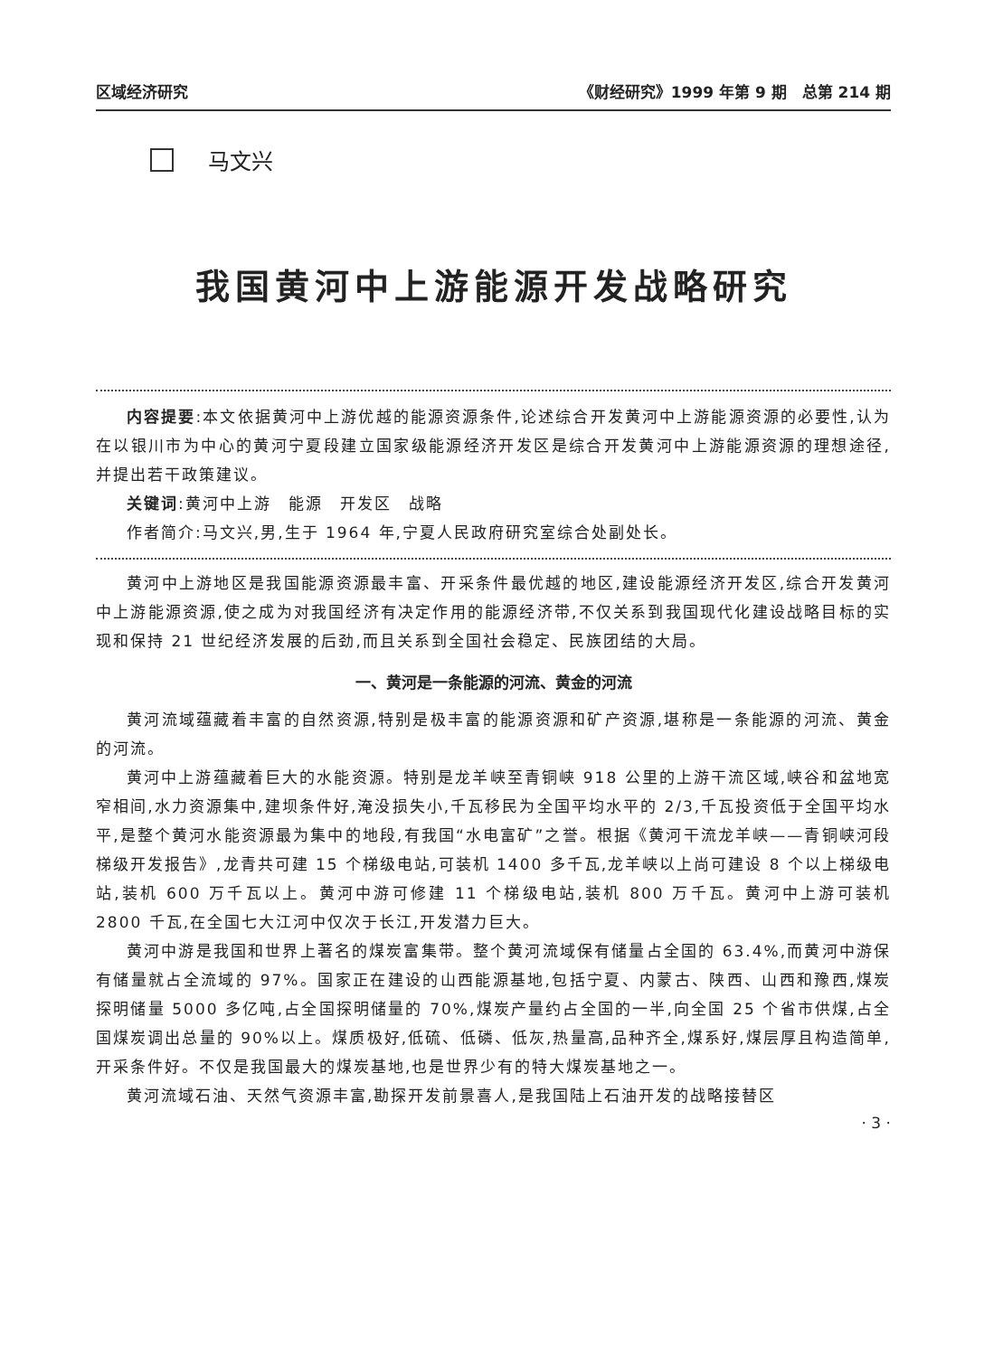区域经济研究 《财经研究》1999 年第 9 期　总第 214 期
马文兴
我国黄河中上游能源开发战略研究
内容提要:本文依据黄河中上游优越的能源资源条件,论述综合开发黄河中上游能源资源的必要性,认为在以银川市为中心的黄河宁夏段建立国家级能源经济开发区是综合开发黄河中上游能源资源的理想途径,并提出若干政策建议。
关键词:黄河中上游　能源　开发区　战略
作者简介:马文兴,男,生于 1964 年,宁夏人民政府研究室综合处副处长。
黄河中上游地区是我国能源资源最丰富、开采条件最优越的地区,建设能源经济开发区,综合开发黄河中上游能源资源,使之成为对我国经济有决定作用的能源经济带,不仅关系到我国现代化建设战略目标的实现和保持 21 世纪经济发展的后劲,而且关系到全国社会稳定、民族团结的大局。
一、黄河是一条能源的河流、黄金的河流
黄河流域蕴藏着丰富的自然资源,特别是极丰富的能源资源和矿产资源,堪称是一条能源的河流、黄金的河流。
黄河中上游蕴藏着巨大的水能资源。特别是龙羊峡至青铜峡 918 公里的上游干流区域,峡谷和盆地宽窄相间,水力资源集中,建坝条件好,淹没损失小,千瓦移民为全国平均水平的 2/3,千瓦投资低于全国平均水平,是整个黄河水能资源最为集中的地段,有我国“水电富矿”之誉。根据《黄河干流龙羊峡——青铜峡河段梯级开发报告》,龙青共可建 15 个梯级电站,可装机 1400 多千瓦,龙羊峡以上尚可建设 8 个以上梯级电站,装机 600 万千瓦以上。黄河中游可修建 11 个梯级电站,装机 800 万千瓦。黄河中上游可装机 2800 千瓦,在全国七大江河中仅次于长江,开发潜力巨大。
黄河中游是我国和世界上著名的煤炭富集带。整个黄河流域保有储量占全国的 63.4%,而黄河中游保有储量就占全流域的 97%。国家正在建设的山西能源基地,包括宁夏、内蒙古、陕西、山西和豫西,煤炭探明储量 5000 多亿吨,占全国探明储量的 70%,煤炭产量约占全国的一半,向全国 25 个省市供煤,占全国煤炭调出总量的 90%以上。煤质极好,低硫、低磷、低灰,热量高,品种齐全,煤系好,煤层厚且构造简单,开采条件好。不仅是我国最大的煤炭基地,也是世界少有的特大煤炭基地之一。
黄河流域石油、天然气资源丰富,勘探开发前景喜人,是我国陆上石油开发的战略接替区
· 3 ·